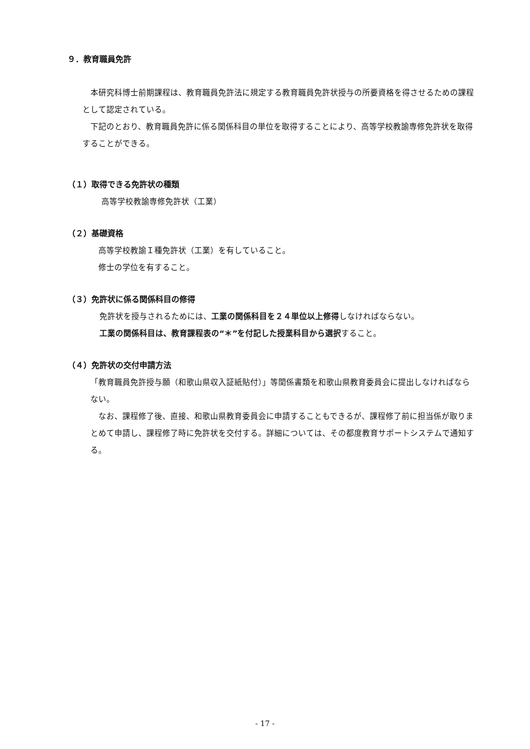９．教育職員免許
　本研究科博士前期課程は、教育職員免許法に規定する教育職員免許状授与の所要資格を得させるための課程として認定されている。
　下記のとおり、教育職員免許に係る関係科目の単位を取得することにより、高等学校教諭専修免許状を取得することができる。
（１）取得できる免許状の種類
高等学校教諭専修免許状（工業）
（２）基礎資格
高等学校教諭Ｉ種免許状（工業）を有していること。
修士の学位を有すること。
（３）免許状に係る関係科目の修得
免許状を授与されるためには、工業の関係科目を２４単位以上修得しなければならない。
工業の関係科目は、教育課程表の“＊”を付記した授業科目から選択すること。
（４）免許状の交付申請方法
「教育職員免許授与願（和歌山県収入証紙貼付）」等関係書類を和歌山県教育委員会に提出しなければならない。
　なお、課程修了後、直接、和歌山県教育委員会に申請することもできるが、課程修了前に担当係が取りまとめて申請し、課程修了時に免許状を交付する。詳細については、その都度教育サポートシステムで通知する。
- 17 -